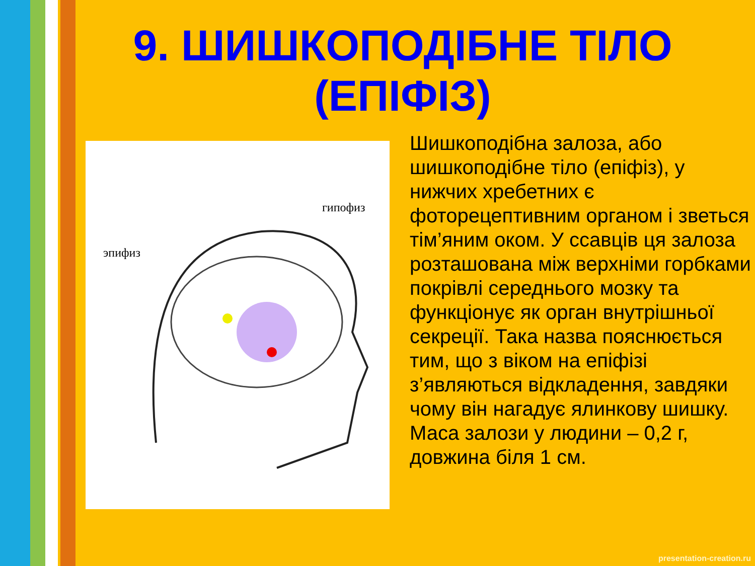9. ШИШКОПОДІБНЕ ТІЛО (ЕПІФІЗ)
эпифиз
гипофиз
Шишкоподібна залоза, або шишкоподібне тіло (епіфіз), у нижчих хребетних є фоторецептивним органом і зветься тім’яним оком. У ссавців ця залоза розташована між верхніми горбками покрівлі середнього мозку та функціонує як орган внутрішньої секреції. Така назва пояснюється тим, що з віком на епіфізі з’являються відкладення, завдяки чому він нагадує ялинкову шишку. Маса залози у людини – 0,2 г, довжина біля 1 см.
presentation-creation.ru